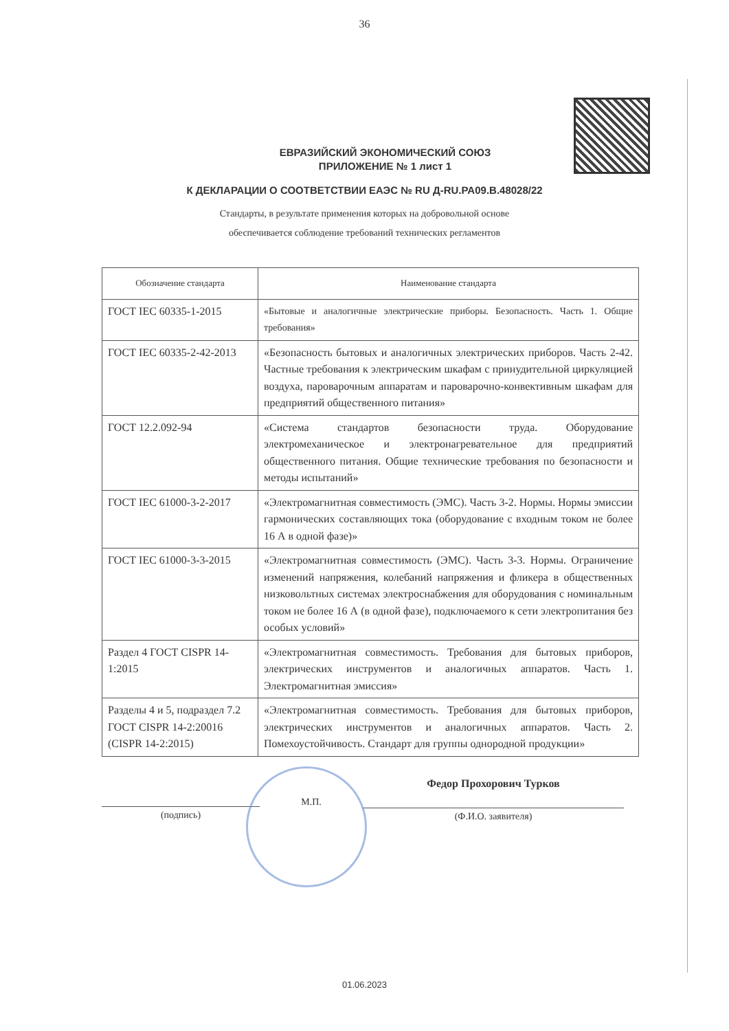36
ЕВРАЗИЙСКИЙ ЭКОНОМИЧЕСКИЙ СОЮЗ
ПРИЛОЖЕНИЕ № 1 лист 1
К ДЕКЛАРАЦИИ О СООТВЕТСТВИИ ЕАЭС № RU Д-RU.PA09.B.48028/22
Стандарты, в результате применения которых на добровольной основе
обеспечивается соблюдение требований технических регламентов
| Обозначение стандарта | Наименование стандарта |
| --- | --- |
| ГОСТ IEC 60335-1-2015 | «Бытовые и аналогичные электрические приборы. Безопасность. Часть 1. Общие требования» |
| ГОСТ IEC 60335-2-42-2013 | «Безопасность бытовых и аналогичных электрических приборов. Часть 2-42. Частные требования к электрическим шкафам с принудительной циркуляцией воздуха, пароварочным аппаратам и пароварочно-конвективным шкафам для предприятий общественного питания» |
| ГОСТ 12.2.092-94 | «Система стандартов безопасности труда. Оборудование электромеханическое и электронагревательное для предприятий общественного питания. Общие технические требования по безопасности и методы испытаний» |
| ГОСТ IEC 61000-3-2-2017 | «Электромагнитная совместимость (ЭМС). Часть 3-2. Нормы. Нормы эмиссии гармонических составляющих тока (оборудование с входным током не более 16 А в одной фазе)» |
| ГОСТ IEC 61000-3-3-2015 | «Электромагнитная совместимость (ЭМС). Часть 3-3. Нормы. Ограничение изменений напряжения, колебаний напряжения и фликера в общественных низковольтных системах электроснабжения для оборудования с номинальным током не более 16 А (в одной фазе), подключаемого к сети электропитания без особых условий» |
| Раздел 4 ГОСТ CISPR 14-1:2015 | «Электромагнитная совместимость. Требования для бытовых приборов, электрических инструментов и аналогичных аппаратов. Часть 1. Электромагнитная эмиссия» |
| Разделы 4 и 5, подраздел 7.2 ГОСТ CISPR 14-2:20016 (CISPR 14-2:2015) | «Электромагнитная совместимость. Требования для бытовых приборов, электрических инструментов и аналогичных аппаратов. Часть 2. Помехоустойчивость. Стандарт для группы однородной продукции» |
(подпись)
М.П.
Федор Прохорович Турков
(Ф.И.О. заявителя)
01.06.2023